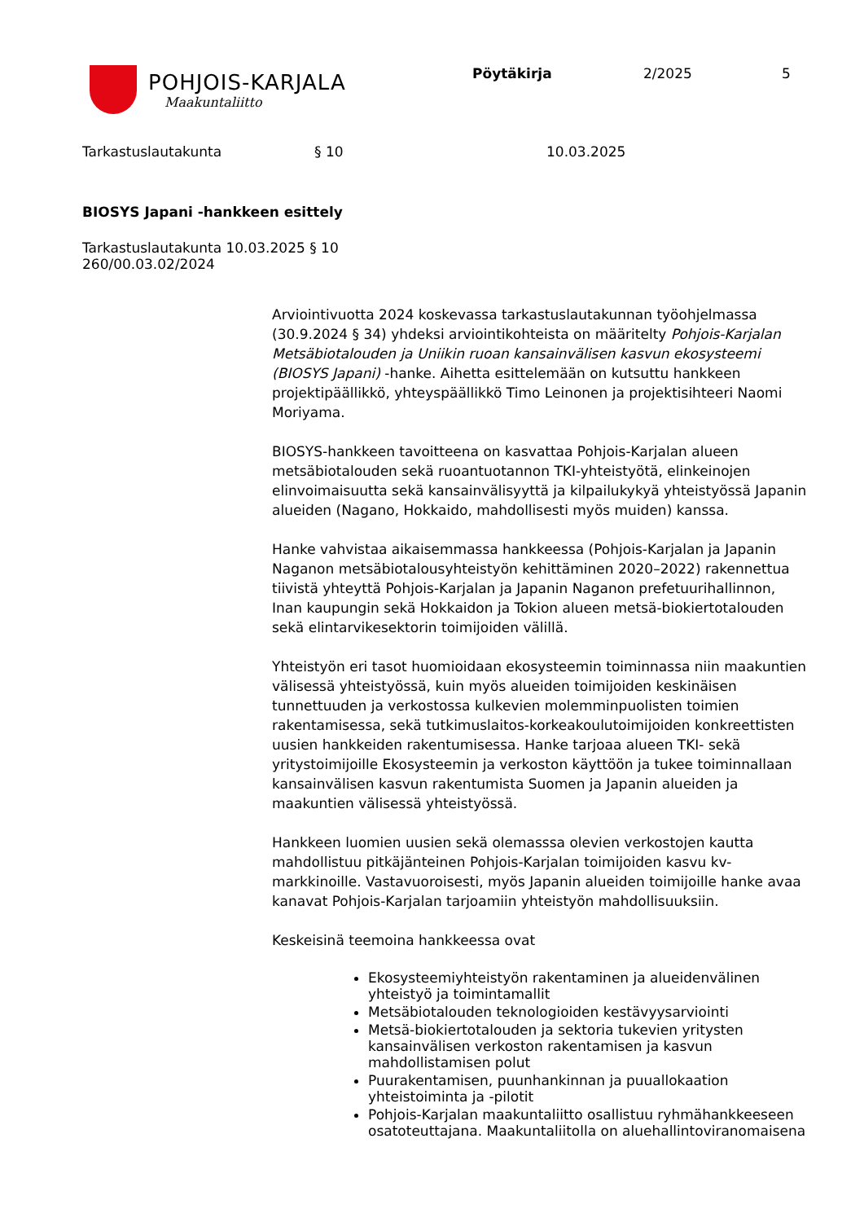POHJOIS-KARJALA
Maakuntaliitto
Pöytäkirja 2/2025 5
Tarkastuslautakunta § 10 10.03.2025
BIOSYS Japani -hankkeen esittely
Tarkastuslautakunta 10.03.2025 § 10
260/00.03.02/2024
Arviointivuotta 2024 koskevassa tarkastuslautakunnan työohjelmassa (30.9.2024 § 34) yhdeksi arviointikohteista on määritelty Pohjois-Karjalan Metsäbiotalouden ja Uniikin ruoan kansainvälisen kasvun ekosysteemi (BIOSYS Japani) -hanke. Aihetta esittelemään on kutsuttu hankkeen projektipäällikkö, yhteyspäällikkö Timo Leinonen ja projektisihteeri Naomi Moriyama.
BIOSYS-hankkeen tavoitteena on kasvattaa Pohjois-Karjalan alueen metsäbiotalouden sekä ruoantuotannon TKI-yhteistyötä, elinkeinojen elinvoimaisuutta sekä kansainvälisyyttä ja kilpailukykyä yhteistyössä Japanin alueiden (Nagano, Hokkaido, mahdollisesti myös muiden) kanssa.
Hanke vahvistaa aikaisemmassa hankkeessa (Pohjois-Karjalan ja Japanin Naganon metsäbiotalousyhteistyön kehittäminen 2020–2022) rakennettua tiivistä yhteyttä Pohjois-Karjalan ja Japanin Naganon prefetuurihallinnon, Inan kaupungin sekä Hokkaidon ja Tokion alueen metsä-biokiertotalouden sekä elintarvikesektorin toimijoiden välillä.
Yhteistyön eri tasot huomioidaan ekosysteemin toiminnassa niin maakuntien välisessä yhteistyössä, kuin myös alueiden toimijoiden keskinäisen tunnettuuden ja verkostossa kulkevien molemminpuolisten toimien rakentamisessa, sekä tutkimuslaitos-korkeakoulutoimijoiden konkreettisten uusien hankkeiden rakentumisessa. Hanke tarjoaa alueen TKI- sekä yritystoimijoille Ekosysteemin ja verkoston käyttöön ja tukee toiminnallaan kansainvälisen kasvun rakentumista Suomen ja Japanin alueiden ja maakuntien välisessä yhteistyössä.
Hankkeen luomien uusien sekä olemasssa olevien verkostojen kautta mahdollistuu pitkäjänteinen Pohjois-Karjalan toimijoiden kasvu kv-markkinoille. Vastavuoroisesti, myös Japanin alueiden toimijoille hanke avaa kanavat Pohjois-Karjalan tarjoamiin yhteistyön mahdollisuuksiin.
Keskeisinä teemoina hankkeessa ovat
Ekosysteemiyhteistyön rakentaminen ja alueidenvälinen yhteistyö ja toimintamallit
Metsäbiotalouden teknologioiden kestävyysarviointi
Metsä-biokiertotalouden ja sektoria tukevien yritysten kansainvälisen verkoston rakentamisen ja kasvun mahdollistamisen polut
Puurakentamisen, puunhankinnan ja puuallokaation yhteistoiminta ja -pilotit
Pohjois-Karjalan maakuntaliitto osallistuu ryhmähankkeeseen osatoteuttajana. Maakuntaliitolla on aluehallintoviranomaisena